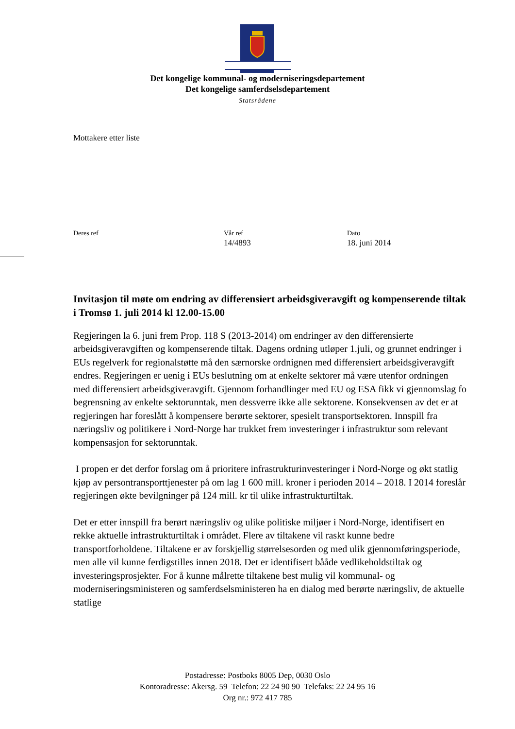Det kongelige kommunal- og moderniseringsdepartement
Det kongelige samferdselsdepartement
Statsrådene
Mottakere etter liste
Deres ref Vår ref
14/4893
Dato
18. juni 2014
Invitasjon til møte om endring av differensiert arbeidsgiveravgift og kompenserende tiltak i Tromsø 1. juli 2014 kl 12.00-15.00
Regjeringen la 6. juni frem Prop. 118 S (2013-2014) om endringer av den differensierte arbeidsgiveravgiften og kompenserende tiltak. Dagens ordning utløper 1.juli, og grunnet endringer i EUs regelverk for regionalstøtte må den særnorske ordnignen med differensiert arbeidsgiveravgift endres. Regjeringen er uenig i EUs beslutning om at enkelte sektorer må være utenfor ordningen med differensiert arbeidsgiveravgift. Gjennom forhandlinger med EU og ESA fikk vi gjennomslag fo begrensning av enkelte sektorunntak, men dessverre ikke alle sektorene. Konsekvensen av det er at regjeringen har foreslått å kompensere berørte sektorer, spesielt transportsektoren. Innspill fra næringsliv og politikere i Nord-Norge har trukket frem investeringer i infrastruktur som relevant kompensasjon for sektorunntak.
I propen er det derfor forslag om å prioritere infrastrukturinvesteringer i Nord-Norge og økt statlig kjøp av persontransporttjenester på om lag 1 600 mill. kroner i perioden 2014 – 2018. I 2014 foreslår regjeringen økte bevilgninger på 124 mill. kr til ulike infrastrukturtiltak.
Det er etter innspill fra berørt næringsliv og ulike politiske miljøer i Nord-Norge, identifisert en rekke aktuelle infrastrukturtiltak i området. Flere av tiltakene vil raskt kunne bedre transportforholdene. Tiltakene er av forskjellig størrelsesorden og med ulik gjennomføringsperiode, men alle vil kunne ferdigstilles innen 2018. Det er identifisert bååde vedlikeholdstiltak og investeringsprosjekter. For å kunne målrette tiltakene best mulig vil kommunal- og moderniseringsministeren og samferdselsministeren ha en dialog med berørte næringsliv, de aktuelle statlige
Postadresse: Postboks 8005 Dep, 0030 Oslo
Kontoradresse: Akersg. 59 Telefon: 22 24 90 90 Telefaks: 22 24 95 16
Org nr.: 972 417 785